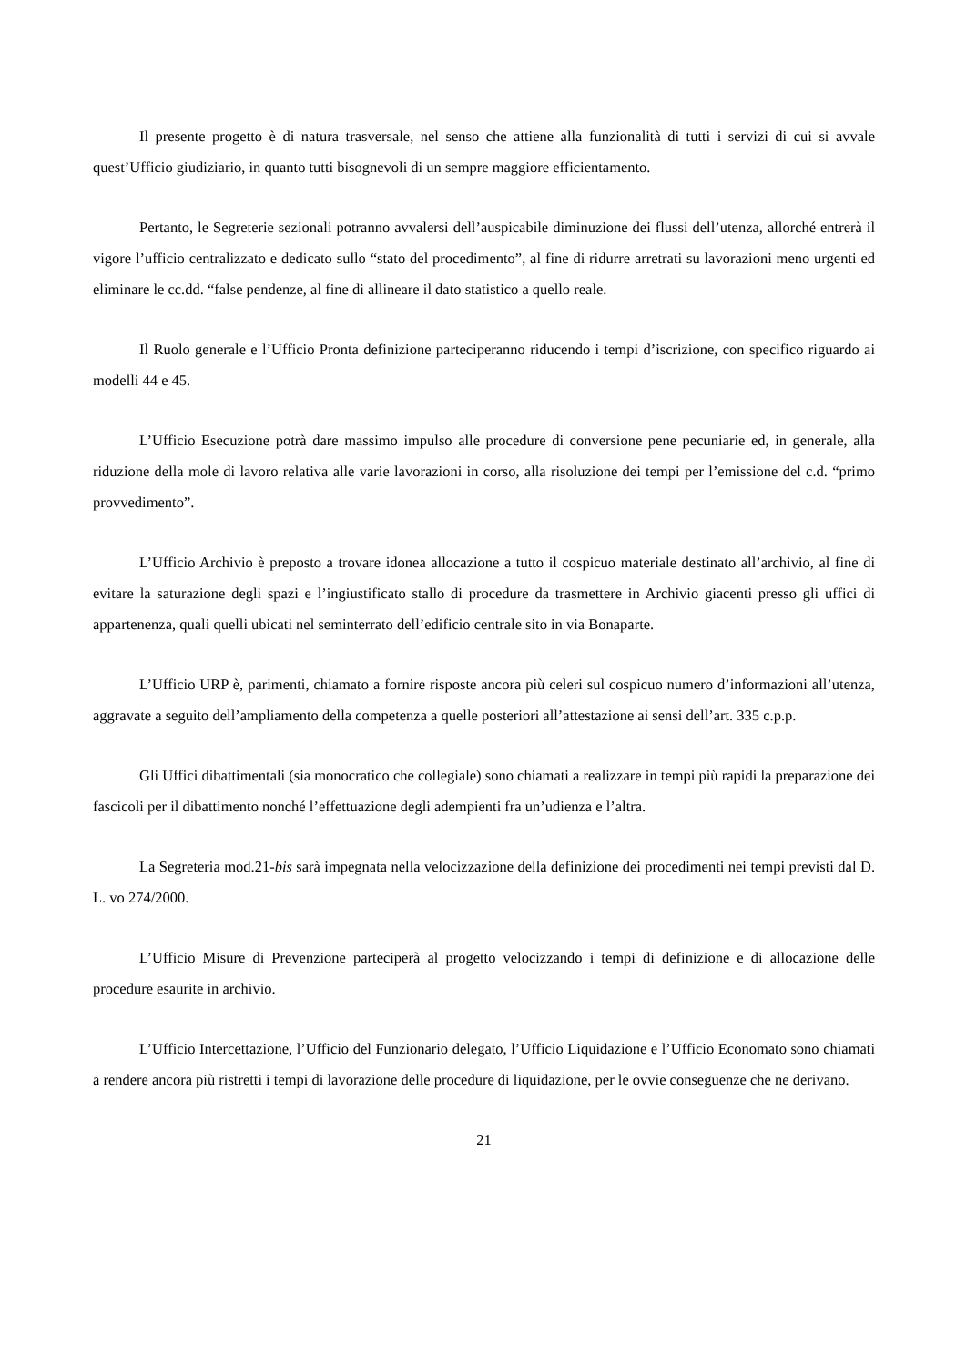Il presente progetto è di natura trasversale, nel senso che attiene alla funzionalità di tutti i servizi di cui si avvale quest’Ufficio giudiziario, in quanto tutti bisognevoli di un sempre maggiore efficientamento.
Pertanto, le Segreterie sezionali potranno avvalersi dell’auspicabile diminuzione dei flussi dell’utenza, allorché entrerà il vigore l’ufficio centralizzato e dedicato sullo “stato del procedimento”, al fine di ridurre arretrati su lavorazioni meno urgenti ed eliminare le cc.dd. “false pendenze, al fine di allineare il dato statistico a quello reale.
Il Ruolo generale e l’Ufficio Pronta definizione parteciperanno riducendo i tempi d’iscrizione, con specifico riguardo ai modelli 44 e 45.
L’Ufficio Esecuzione potrà dare massimo impulso alle procedure di conversione pene pecuniarie ed, in generale, alla riduzione della mole di lavoro relativa alle varie lavorazioni in corso, alla risoluzione dei tempi per l’emissione del c.d. “primo provvedimento”.
L’Ufficio Archivio è preposto a trovare idonea allocazione a tutto il cospicuo materiale destinato all’archivio, al fine di evitare la saturazione degli spazi e l’ingiustificato stallo di procedure da trasmettere in Archivio giacenti presso gli uffici di appartenenza, quali quelli ubicati nel seminterrato dell’edificio centrale sito in via Bonaparte.
L’Ufficio URP è, parimenti, chiamato a fornire risposte ancora più celeri sul cospicuo numero d’informazioni all’utenza, aggravate a seguito dell’ampliamento della competenza a quelle posteriori all’attestazione ai sensi dell’art. 335 c.p.p.
Gli Uffici dibattimentali (sia monocratico che collegiale) sono chiamati a realizzare in tempi più rapidi la preparazione dei fascicoli per il dibattimento nonché l’effettuazione degli adempienti fra un’udienza e l’altra.
La Segreteria mod.21-bis sarà impegnata nella velocizzazione della definizione dei procedimenti nei tempi previsti dal D. L. vo 274/2000.
L’Ufficio Misure di Prevenzione parteciperà al progetto velocizzando i tempi di definizione e di allocazione delle procedure esaurite in archivio.
L’Ufficio Intercettazione, l’Ufficio del Funzionario delegato, l’Ufficio Liquidazione e l’Ufficio Economato sono chiamati a rendere ancora più ristretti i tempi di lavorazione delle procedure di liquidazione, per le ovvie conseguenze che ne derivano.
21